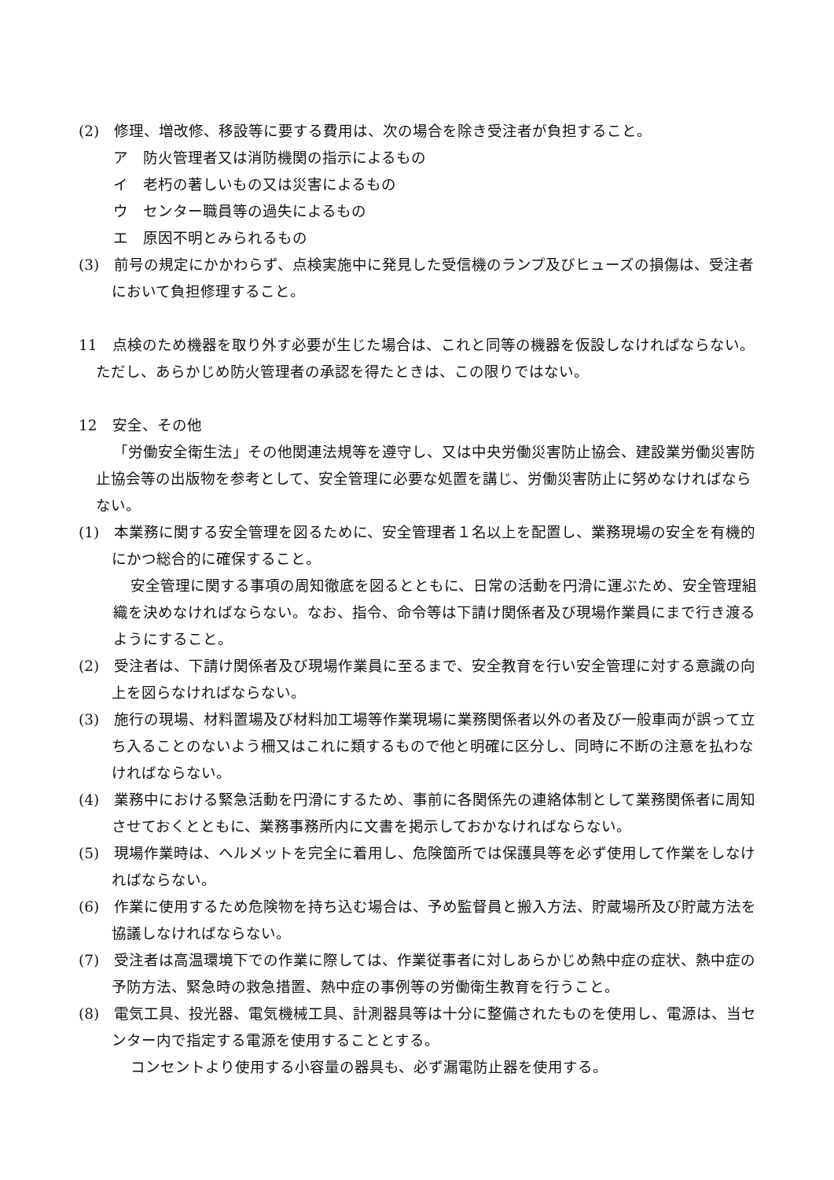(2)　修理、増改修、移設等に要する費用は、次の場合を除き受注者が負担すること。
ア　防火管理者又は消防機関の指示によるもの
イ　老朽の著しいもの又は災害によるもの
ウ　センター職員等の過失によるもの
エ　原因不明とみられるもの
(3)　前号の規定にかかわらず、点検実施中に発見した受信機のランプ及びヒューズの損傷は、受注者において負担修理すること。
11　点検のため機器を取り外す必要が生じた場合は、これと同等の機器を仮設しなければならない。ただし、あらかじめ防火管理者の承認を得たときは、この限りではない。
12　安全、その他
「労働安全衛生法」その他関連法規等を遵守し、又は中央労働災害防止協会、建設業労働災害防止協会等の出版物を参考として、安全管理に必要な処置を講じ、労働災害防止に努めなければならない。
(1)　本業務に関する安全管理を図るために、安全管理者１名以上を配置し、業務現場の安全を有機的にかつ総合的に確保すること。
安全管理に関する事項の周知徹底を図るとともに、日常の活動を円滑に運ぶため、安全管理組織を決めなければならない。なお、指令、命令等は下請け関係者及び現場作業員にまで行き渡るようにすること。
(2)　受注者は、下請け関係者及び現場作業員に至るまで、安全教育を行い安全管理に対する意識の向上を図らなければならない。
(3)　施行の現場、材料置場及び材料加工場等作業現場に業務関係者以外の者及び一般車両が誤って立ち入ることのないよう柵又はこれに類するもので他と明確に区分し、同時に不断の注意を払わなければならない。
(4)　業務中における緊急活動を円滑にするため、事前に各関係先の連絡体制として業務関係者に周知させておくとともに、業務事務所内に文書を掲示しておかなければならない。
(5)　現場作業時は、ヘルメットを完全に着用し、危険箇所では保護具等を必ず使用して作業をしなければならない。
(6)　作業に使用するため危険物を持ち込む場合は、予め監督員と搬入方法、貯蔵場所及び貯蔵方法を協議しなければならない。
(7)　受注者は高温環境下での作業に際しては、作業従事者に対しあらかじめ熱中症の症状、熱中症の予防方法、緊急時の救急措置、熱中症の事例等の労働衛生教育を行うこと。
(8)　電気工具、投光器、電気機械工具、計測器具等は十分に整備されたものを使用し、電源は、当センター内で指定する電源を使用することとする。
コンセントより使用する小容量の器具も、必ず漏電防止器を使用する。